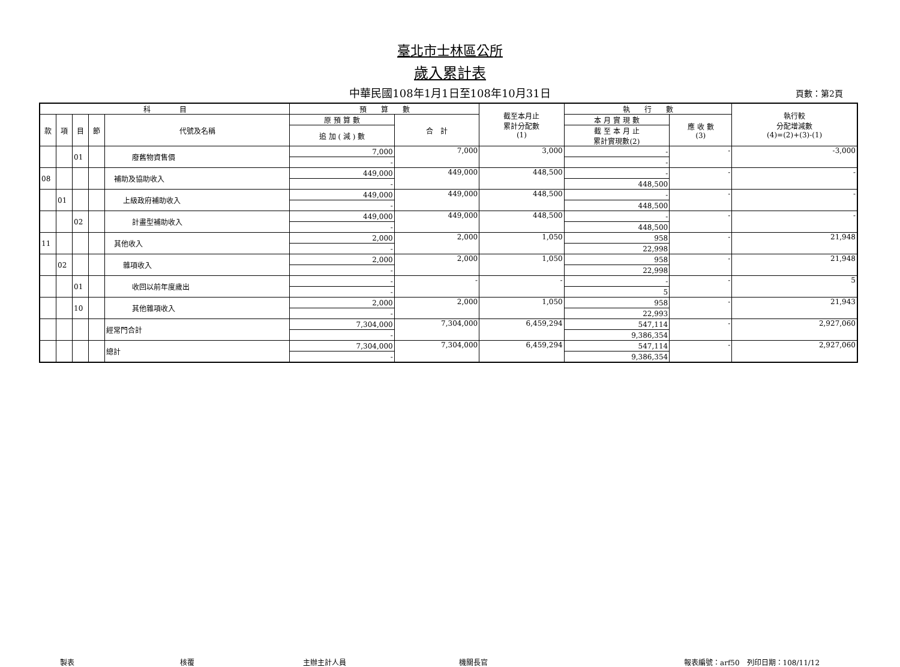臺北市士林區公所
歲入累計表
中華民國108年1月1日至108年10月31日 頁數：第2頁
| 科 目 | | | | | 預 算 數 | | 截至本月止 累計分配數 (1) | 執 行 數 | | 執行較 分配增減數 (4)=(2)+(3)-(1) |
| --- | --- | --- | --- | --- | --- | --- | --- | --- | --- | --- |
| 款 | 項 | 目 | 節 | 代號及名稱 | 原 預 算 數 | 合 計 | | 本 月 實 現 數 | 應 收 數 (3) | |
| | | | | | 追 加 ( 減 ) 數 | | | 截 至 本 月 止 累計實現數(2) | | |
| | | 01 | | 廢舊物資售價 | 7,000 | 7,000 | 3,000 | - | - | -3,000 |
| | | | | | - | | | - | | |
| 08 | | | | 補助及協助收入 | 449,000 | 449,000 | 448,500 | - | - | - |
| | | | | | - | | | 448,500 | | |
| | 01 | | | 上級政府補助收入 | 449,000 | 449,000 | 448,500 | - | - | - |
| | | | | | - | | | 448,500 | | |
| | | 02 | | 計畫型補助收入 | 449,000 | 449,000 | 448,500 | - | - | - |
| | | | | | - | | | 448,500 | | |
| 11 | | | | 其他收入 | 2,000 | 2,000 | 1,050 | 958 | - | 21,948 |
| | | | | | - | | | 22,998 | | |
| | 02 | | | 雜項收入 | 2,000 | 2,000 | 1,050 | 958 | - | 21,948 |
| | | | | | - | | | 22,998 | | |
| | | 01 | | 收回以前年度歲出 | - | - | - | - | - | 5 |
| | | | | | - | | | 5 | | |
| | | 10 | | 其他雜項收入 | 2,000 | 2,000 | 1,050 | 958 | - | 21,943 |
| | | | | | - | | | 22,993 | | |
| | | | | 經常門合計 | 7,304,000 | 7,304,000 | 6,459,294 | 547,114 | - | 2,927,060 |
| | | | | | - | | | 9,386,354 | | |
| | | | | 總計 | 7,304,000 | 7,304,000 | 6,459,294 | 547,114 | - | 2,927,060 |
| | | | | | - | | | 9,386,354 | | |
製表 核覆 主辦主計人員 機關長官 報表編號：arf50　列印日期：108/11/12